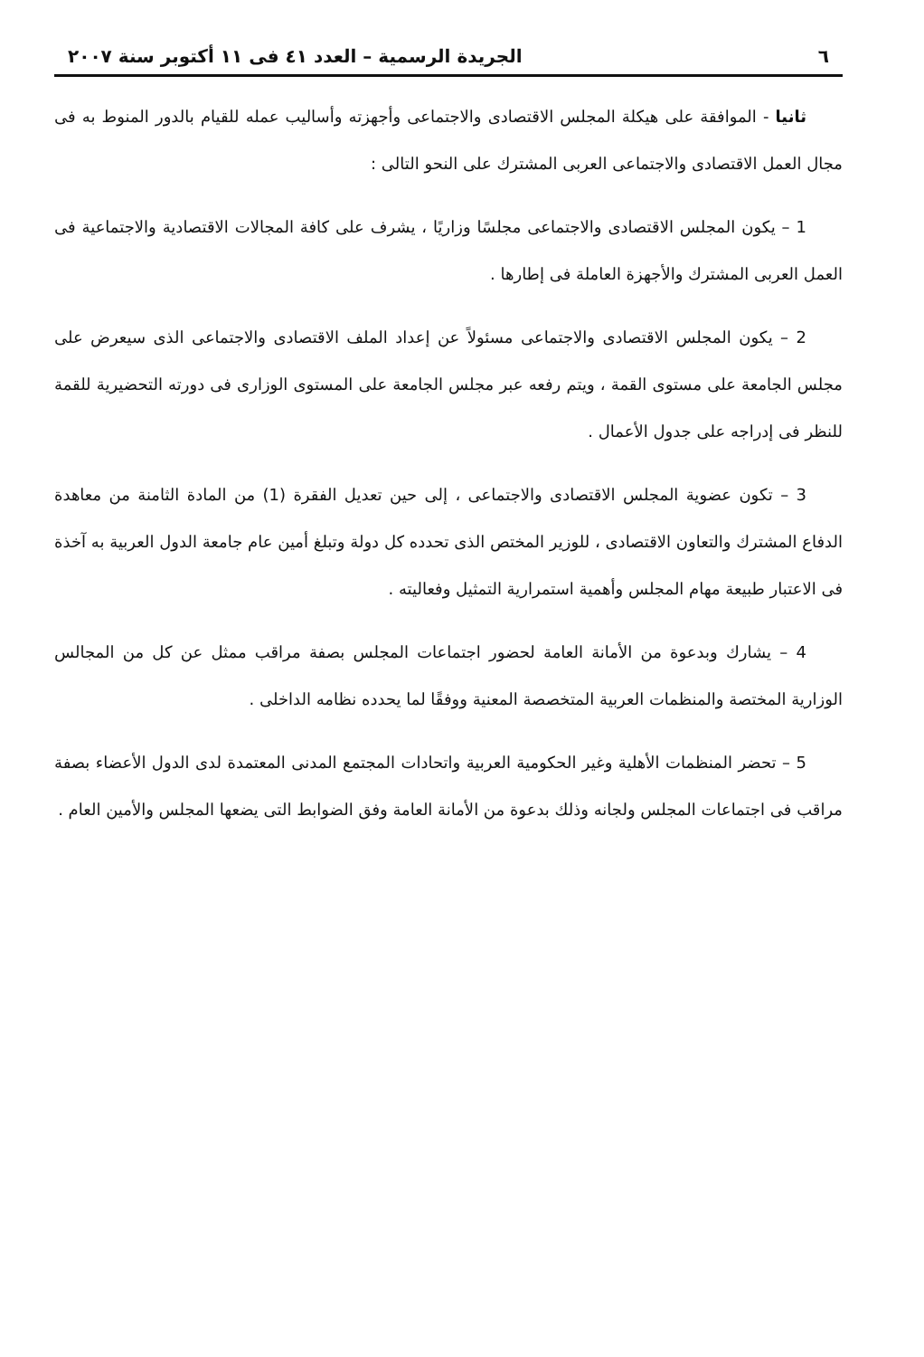٦ الجريدة الرسمية – العدد ٤١ فى ١١ أكتوبر سنة ٢٠٠٧
ثانيا - الموافقة على هيكلة المجلس الاقتصادى والاجتماعى وأجهزته وأساليب عمله للقيام بالدور المنوط به فى مجال العمل الاقتصادى والاجتماعى العربى المشترك على النحو التالى :
1 – يكون المجلس الاقتصادى والاجتماعى مجلسًا وزاريًا ، يشرف على كافة المجالات الاقتصادية والاجتماعية فى العمل العربى المشترك والأجهزة العاملة فى إطارها .
2 – يكون المجلس الاقتصادى والاجتماعى مسئولاً عن إعداد الملف الاقتصادى والاجتماعى الذى سيعرض على مجلس الجامعة على مستوى القمة ، ويتم رفعه عبر مجلس الجامعة على المستوى الوزارى فى دورته التحضيرية للقمة للنظر فى إدراجه على جدول الأعمال .
3 – تكون عضوية المجلس الاقتصادى والاجتماعى ، إلى حين تعديل الفقرة (1) من المادة الثامنة من معاهدة الدفاع المشترك والتعاون الاقتصادى ، للوزير المختص الذى تحدده كل دولة وتبلغ أمين عام جامعة الدول العربية به آخذة فى الاعتبار طبيعة مهام المجلس وأهمية استمرارية التمثيل وفعاليته .
4 – يشارك وبدعوة من الأمانة العامة لحضور اجتماعات المجلس بصفة مراقب ممثل عن كل من المجالس الوزارية المختصة والمنظمات العربية المتخصصة المعنية ووفقًا لما يحدده نظامه الداخلى .
5 – تحضر المنظمات الأهلية وغير الحكومية العربية واتحادات المجتمع المدنى المعتمدة لدى الدول الأعضاء بصفة مراقب فى اجتماعات المجلس ولجانه وذلك بدعوة من الأمانة العامة وفق الضوابط التى يضعها المجلس والأمين العام .